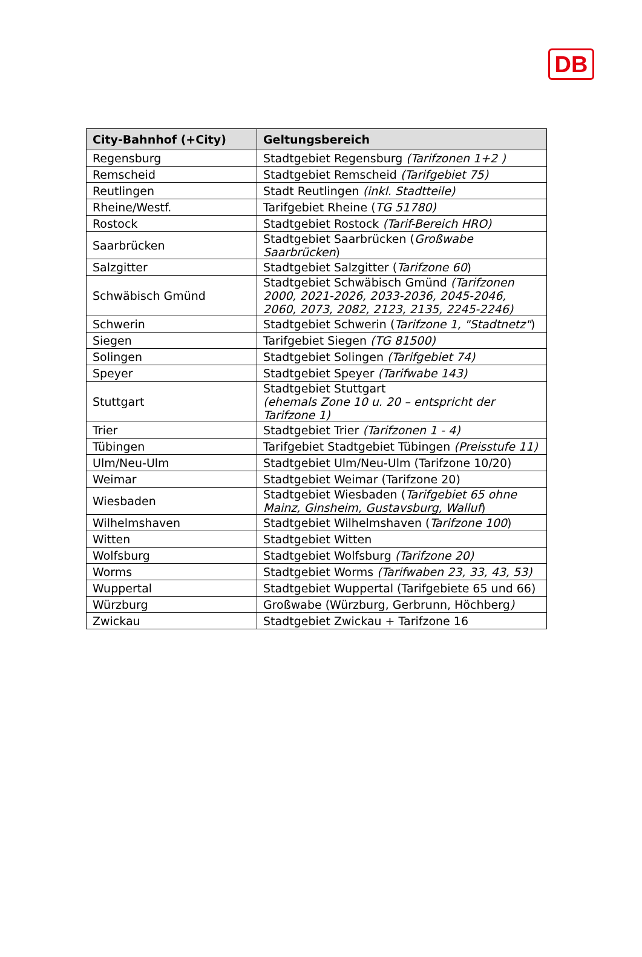DB
| City-Bahnhof (+City) | Geltungsbereich |
| --- | --- |
| Regensburg | Stadtgebiet Regensburg (Tarifzonen 1+2 ) |
| Remscheid | Stadtgebiet Remscheid (Tarifgebiet 75) |
| Reutlingen | Stadt Reutlingen (inkl. Stadtteile) |
| Rheine/Westf. | Tarifgebiet Rheine ( TG 51780) |
| Rostock | Stadtgebiet Rostock (Tarif-Bereich HRO) |
| Saarbrücken | Stadtgebiet Saarbrücken ( Großwabe Saarbrücken ) |
| Salzgitter | Stadtgebiet Salzgitter ( Tarifzone 60 ) |
| Schwäbisch Gmünd | Stadtgebiet Schwäbisch Gmünd (Tarifzonen 2000, 2021-2026, 2033-2036, 2045-2046, 2060, 2073, 2082, 2123, 2135, 2245-2246) |
| Schwerin | Stadtgebiet Schwerin ( Tarifzone 1, "Stadtnetz" ) |
| Siegen | Tarifgebiet Siegen (TG 81500) |
| Solingen | Stadtgebiet Solingen (Tarifgebiet 74) |
| Speyer | Stadtgebiet Speyer (Tarifwabe 143) |
| Stuttgart | Stadtgebiet Stuttgart (ehemals Zone 10 u. 20 – entspricht der Tarifzone 1) |
| Trier | Stadtgebiet Trier (Tarifzonen 1 - 4) |
| Tübingen | Tarifgebiet Stadtgebiet Tübingen (Preisstufe 11) |
| Ulm/Neu-Ulm | Stadtgebiet Ulm/Neu-Ulm (Tarifzone 10/20) |
| Weimar | Stadtgebiet Weimar (Tarifzone 20) |
| Wiesbaden | Stadtgebiet Wiesbaden ( Tarifgebiet 65 ohne Mainz, Ginsheim, Gustavsburg, Walluf ) |
| Wilhelmshaven | Stadtgebiet Wilhelmshaven ( Tarifzone 100 ) |
| Witten | Stadtgebiet Witten |
| Wolfsburg | Stadtgebiet Wolfsburg (Tarifzone 20) |
| Worms | Stadtgebiet Worms (Tarifwaben 23, 33, 43, 53) |
| Wuppertal | Stadtgebiet Wuppertal (Tarifgebiete 65 und 66) |
| Würzburg | Großwabe (Würzburg, Gerbrunn, Höchberg ) |
| Zwickau | Stadtgebiet Zwickau + Tarifzone 16 |